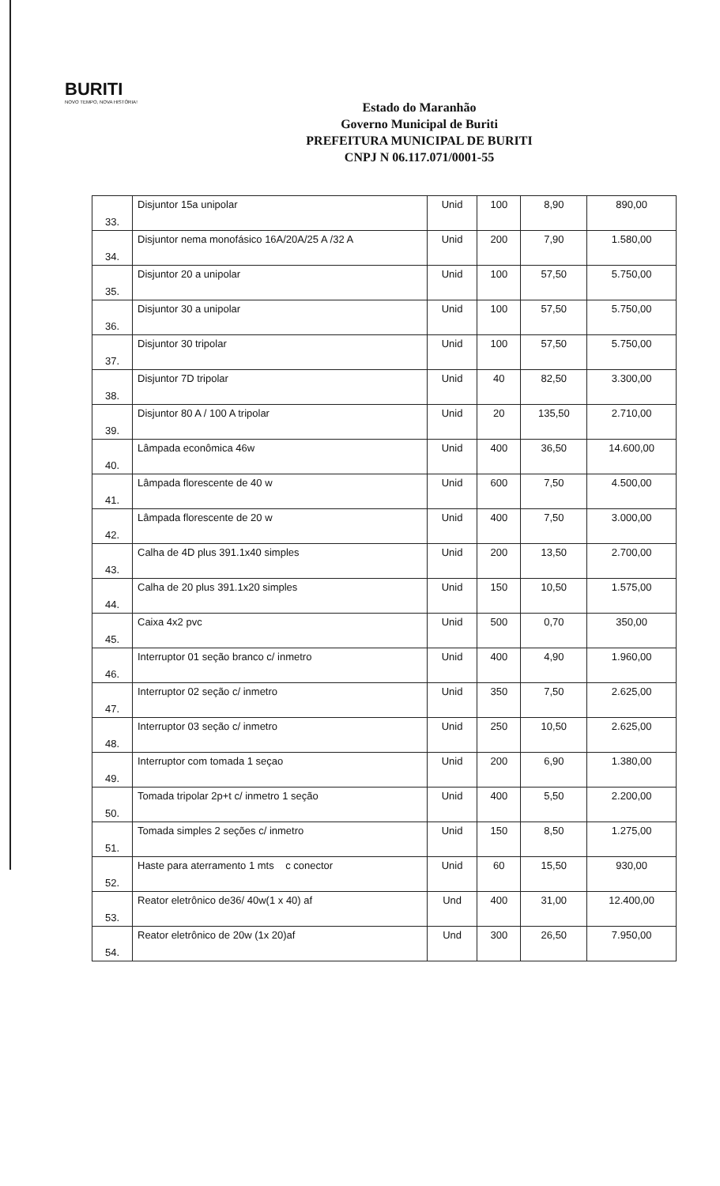BURITI
NOVO TEMPO, NOVA HISTÓRIA!
Estado do Maranhão
Governo Municipal de Buriti
PREFEITURA MUNICIPAL DE BURITI
CNPJ N 06.117.071/0001-55
| 33. | Disjuntor 15a unipolar | Unid | 100 | 8,90 | 890,00 |
| 34. | Disjuntor nema monofásico 16A/20A/25 A /32 A | Unid | 200 | 7,90 | 1.580,00 |
| 35. | Disjuntor 20 a unipolar | Unid | 100 | 57,50 | 5.750,00 |
| 36. | Disjuntor 30 a unipolar | Unid | 100 | 57,50 | 5.750,00 |
| 37. | Disjuntor 30 tripolar | Unid | 100 | 57,50 | 5.750,00 |
| 38. | Disjuntor 7D tripolar | Unid | 40 | 82,50 | 3.300,00 |
| 39. | Disjuntor 80 A / 100 A tripolar | Unid | 20 | 135,50 | 2.710,00 |
| 40. | Lâmpada econômica 46w | Unid | 400 | 36,50 | 14.600,00 |
| 41. | Lâmpada florescente de 40 w | Unid | 600 | 7,50 | 4.500,00 |
| 42. | Lâmpada florescente de 20 w | Unid | 400 | 7,50 | 3.000,00 |
| 43. | Calha de 4D plus 391.1x40 simples | Unid | 200 | 13,50 | 2.700,00 |
| 44. | Calha de 20 plus 391.1x20 simples | Unid | 150 | 10,50 | 1.575,00 |
| 45. | Caixa 4x2 pvc | Unid | 500 | 0,70 | 350,00 |
| 46. | Interruptor 01 seção branco c/ inmetro | Unid | 400 | 4,90 | 1.960,00 |
| 47. | Interruptor 02 seção c/ inmetro | Unid | 350 | 7,50 | 2.625,00 |
| 48. | Interruptor 03 seção c/ inmetro | Unid | 250 | 10,50 | 2.625,00 |
| 49. | Interruptor com tomada 1 seçao | Unid | 200 | 6,90 | 1.380,00 |
| 50. | Tomada tripolar 2p+t c/ inmetro 1 seção | Unid | 400 | 5,50 | 2.200,00 |
| 51. | Tomada simples 2 seções c/ inmetro | Unid | 150 | 8,50 | 1.275,00 |
| 52. | Haste para aterramento 1 mts c conector | Unid | 60 | 15,50 | 930,00 |
| 53. | Reator eletrônico de36/ 40w(1 x 40) af | Und | 400 | 31,00 | 12.400,00 |
| 54. | Reator eletrônico de 20w (1x 20)af | Und | 300 | 26,50 | 7.950,00 |